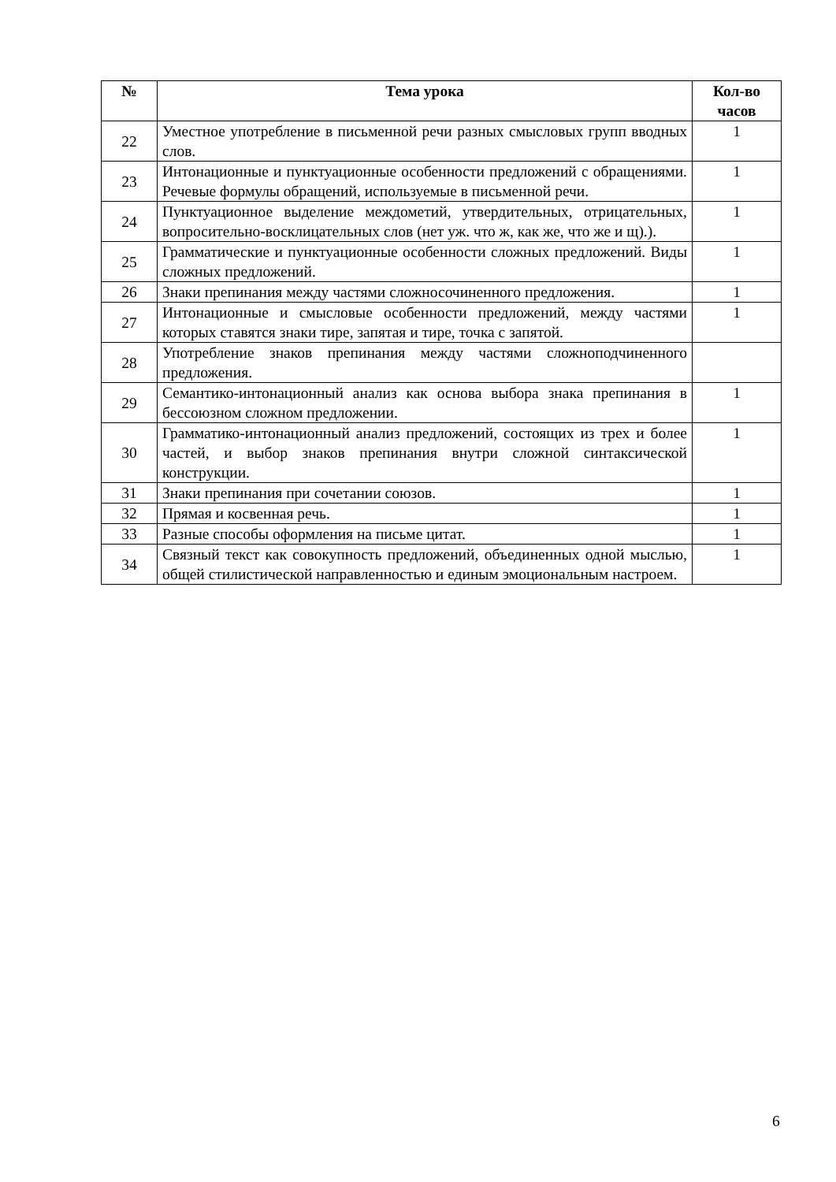| № | Тема урока | Кол-во часов |
| --- | --- | --- |
| 22 | Уместное употребление в письменной речи разных смысловых групп вводных слов. | 1 |
| 23 | Интонационные и пунктуационные особенности предложений с обращениями. Речевые формулы обращений, используемые в письменной речи. | 1 |
| 24 | Пунктуационное выделение междометий, утвердительных, отрицательных, вопросительно-восклицательных слов (нет уж. что ж, как же, что же и щ).). | 1 |
| 25 | Грамматические и пунктуационные особенности сложных предложений. Виды сложных предложений. | 1 |
| 26 | Знаки препинания между частями сложносочиненного предложения. | 1 |
| 27 | Интонационные и смысловые особенности предложений, между частями которых ставятся знаки тире, запятая и тире, точка с запятой. | 1 |
| 28 | Употребление знаков препинания между частями сложноподчиненного предложения. | |
| 29 | Семантико-интонационный анализ как основа выбора знака препинания в бессоюзном сложном предложении. | 1 |
| 30 | Грамматико-интонационный анализ предложений, состоящих из трех и более частей, и выбор знаков препинания внутри сложной синтаксической конструкции. | 1 |
| 31 | Знаки препинания при сочетании союзов. | 1 |
| 32 | Прямая и косвенная речь. | 1 |
| 33 | Разные способы оформления на письме цитат. | 1 |
| 34 | Связный текст как совокупность предложений, объединенных одной мыслью, общей стилистической направленностью и единым эмоциональным настроем. | 1 |
6